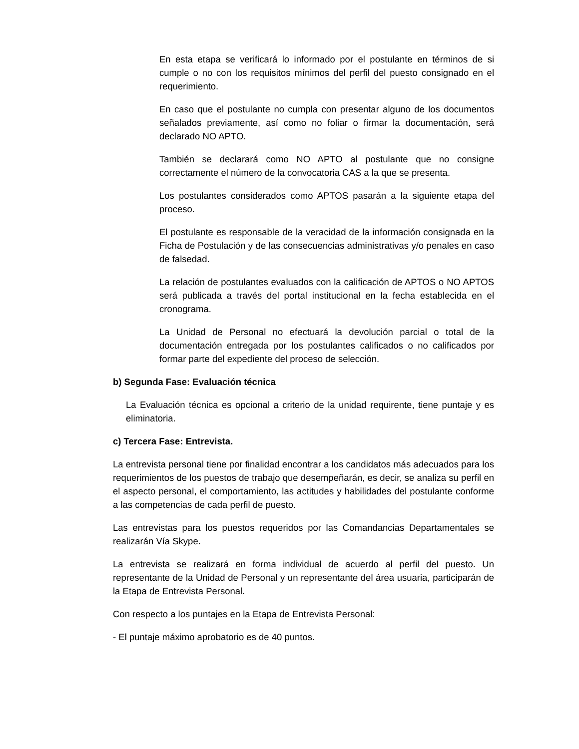En esta etapa se verificará lo informado por el postulante en términos de si cumple o no con los requisitos mínimos del perfil del puesto consignado en el requerimiento.
En caso que el postulante no cumpla con presentar alguno de los documentos señalados previamente, así como no foliar o firmar la documentación, será declarado NO APTO.
También se declarará como NO APTO al postulante que no consigne correctamente el número de la convocatoria CAS a la que se presenta.
Los postulantes considerados como APTOS pasarán a la siguiente etapa del proceso.
El postulante es responsable de la veracidad de la información consignada en la Ficha de Postulación y de las consecuencias administrativas y/o penales en caso de falsedad.
La relación de postulantes evaluados con la calificación de APTOS o NO APTOS será publicada a través del portal institucional en la fecha establecida en el cronograma.
La Unidad de Personal no efectuará la devolución parcial o total de la documentación entregada por los postulantes calificados o no calificados por formar parte del expediente del proceso de selección.
b) Segunda Fase: Evaluación técnica
La Evaluación técnica es opcional a criterio de la unidad requirente, tiene puntaje y es eliminatoria.
c) Tercera Fase: Entrevista.
La entrevista personal tiene por finalidad encontrar a los candidatos más adecuados para los requerimientos de los puestos de trabajo que desempeñarán, es decir, se analiza su perfil en el aspecto personal, el comportamiento, las actitudes y habilidades del postulante conforme a las competencias de cada perfil de puesto.
Las entrevistas para los puestos requeridos por las Comandancias Departamentales se realizarán Vía Skype.
La entrevista se realizará en forma individual de acuerdo al perfil del puesto. Un representante de la Unidad de Personal y un representante del área usuaria, participarán de la Etapa de Entrevista Personal.
Con respecto a los puntajes en la Etapa de Entrevista Personal:
- El puntaje máximo aprobatorio es de 40 puntos.